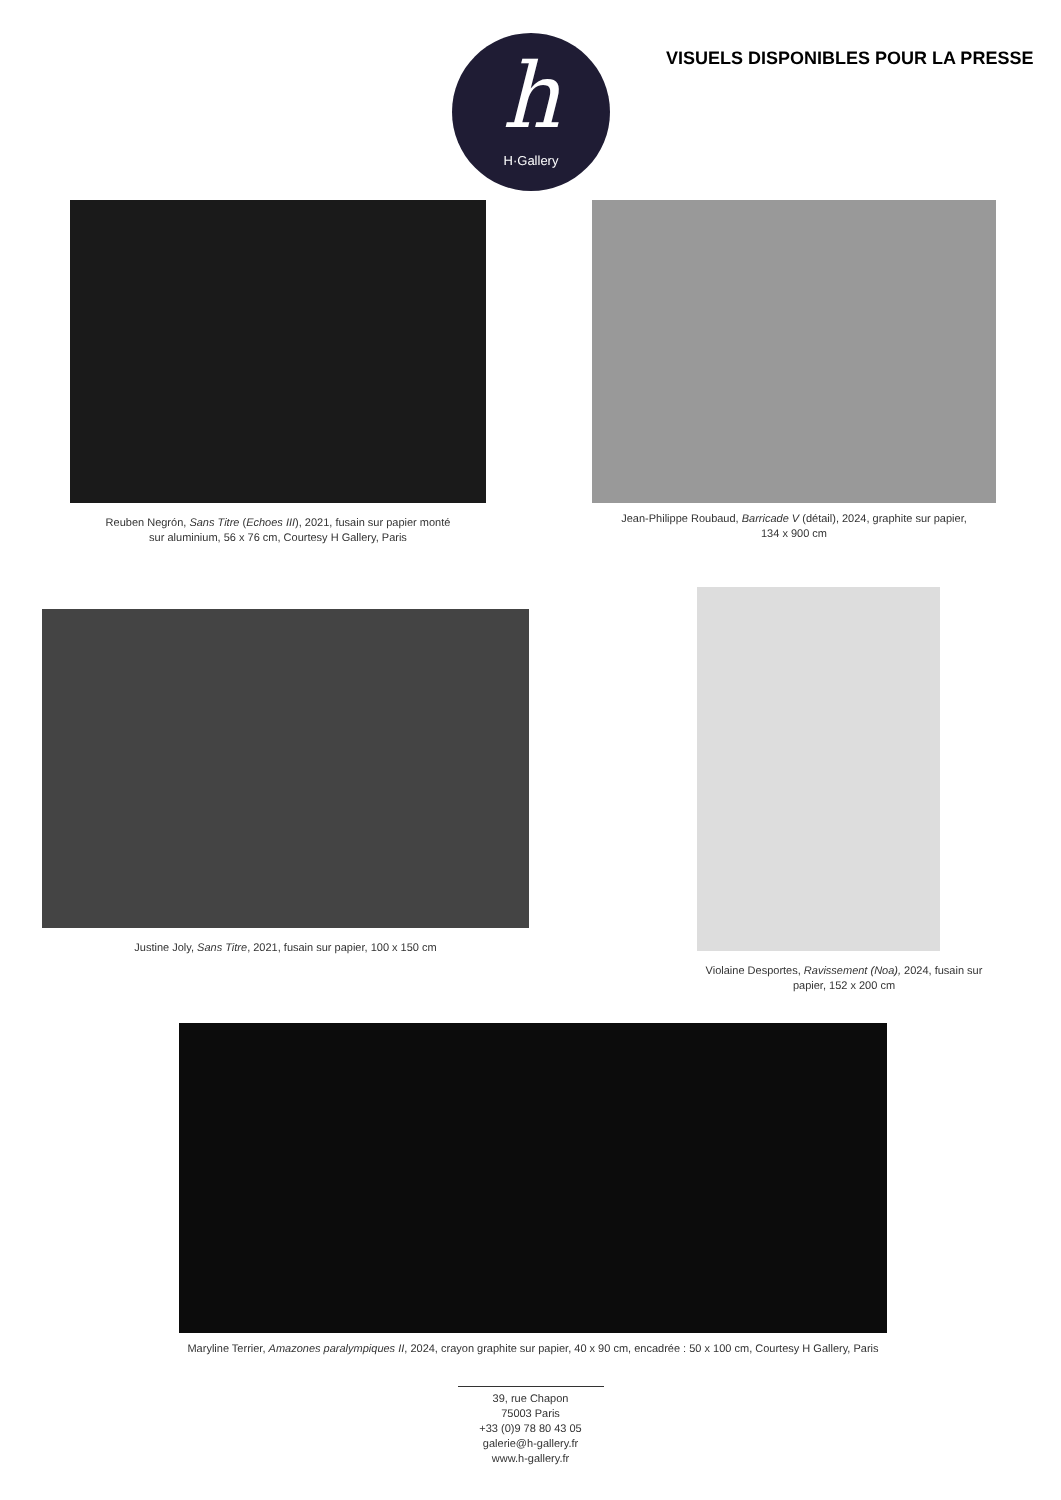h
H·Gallery
VISUELS DISPONIBLES POUR LA PRESSE
Reuben Negrón, Sans Titre (Echoes III), 2021, fusain sur papier monté sur aluminium, 56 x 76 cm, Courtesy H Gallery, Paris
Jean-Philippe Roubaud, Barricade V (détail), 2024, graphite sur papier, 134 x 900 cm
Justine Joly, Sans Titre, 2021, fusain sur papier, 100 x 150 cm
Violaine Desportes, Ravissement (Noa), 2024, fusain sur papier, 152 x 200 cm
Maryline Terrier, Amazones paralympiques II, 2024, crayon graphite sur papier, 40 x 90 cm, encadrée : 50 x 100 cm, Courtesy H Gallery, Paris
39, rue Chapon
75003 Paris
+33 (0)9 78 80 43 05
galerie@h-gallery.fr
www.h-gallery.fr